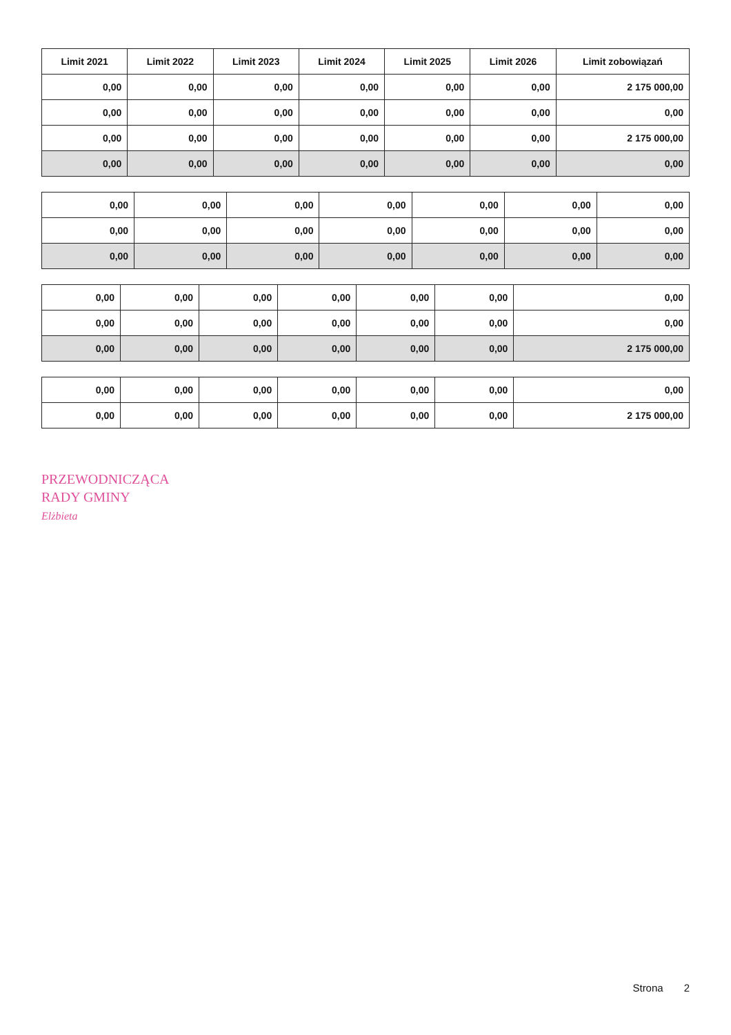| Limit 2021 | Limit 2022 | Limit 2023 | Limit 2024 | Limit 2025 | Limit 2026 | Limit zobowiązań |
| --- | --- | --- | --- | --- | --- | --- |
| 0,00 | 0,00 | 0,00 | 0,00 | 0,00 | 0,00 | 2 175 000,00 |
| 0,00 | 0,00 | 0,00 | 0,00 | 0,00 | 0,00 | 0,00 |
| 0,00 | 0,00 | 0,00 | 0,00 | 0,00 | 0,00 | 2 175 000,00 |
| 0,00 | 0,00 | 0,00 | 0,00 | 0,00 | 0,00 | 0,00 |
| 0,00 | 0,00 | 0,00 | 0,00 | 0,00 | 0,00 | 0,00 |
| 0,00 | 0,00 | 0,00 | 0,00 | 0,00 | 0,00 | 0,00 |
| 0,00 | 0,00 | 0,00 | 0,00 | 0,00 | 0,00 | 0,00 |
| 0,00 | 0,00 | 0,00 | 0,00 | 0,00 | 0,00 | 0,00 |
| 0,00 | 0,00 | 0,00 | 0,00 | 0,00 | 0,00 | 0,00 |
| 0,00 | 0,00 | 0,00 | 0,00 | 0,00 | 0,00 | 2 175 000,00 |
| 0,00 | 0,00 | 0,00 | 0,00 | 0,00 | 0,00 | 0,00 |
| 0,00 | 0,00 | 0,00 | 0,00 | 0,00 | 0,00 | 2 175 000,00 |
PRZEWODNICZĄCA
RADY GMINY
Elżbieta
Strona 2